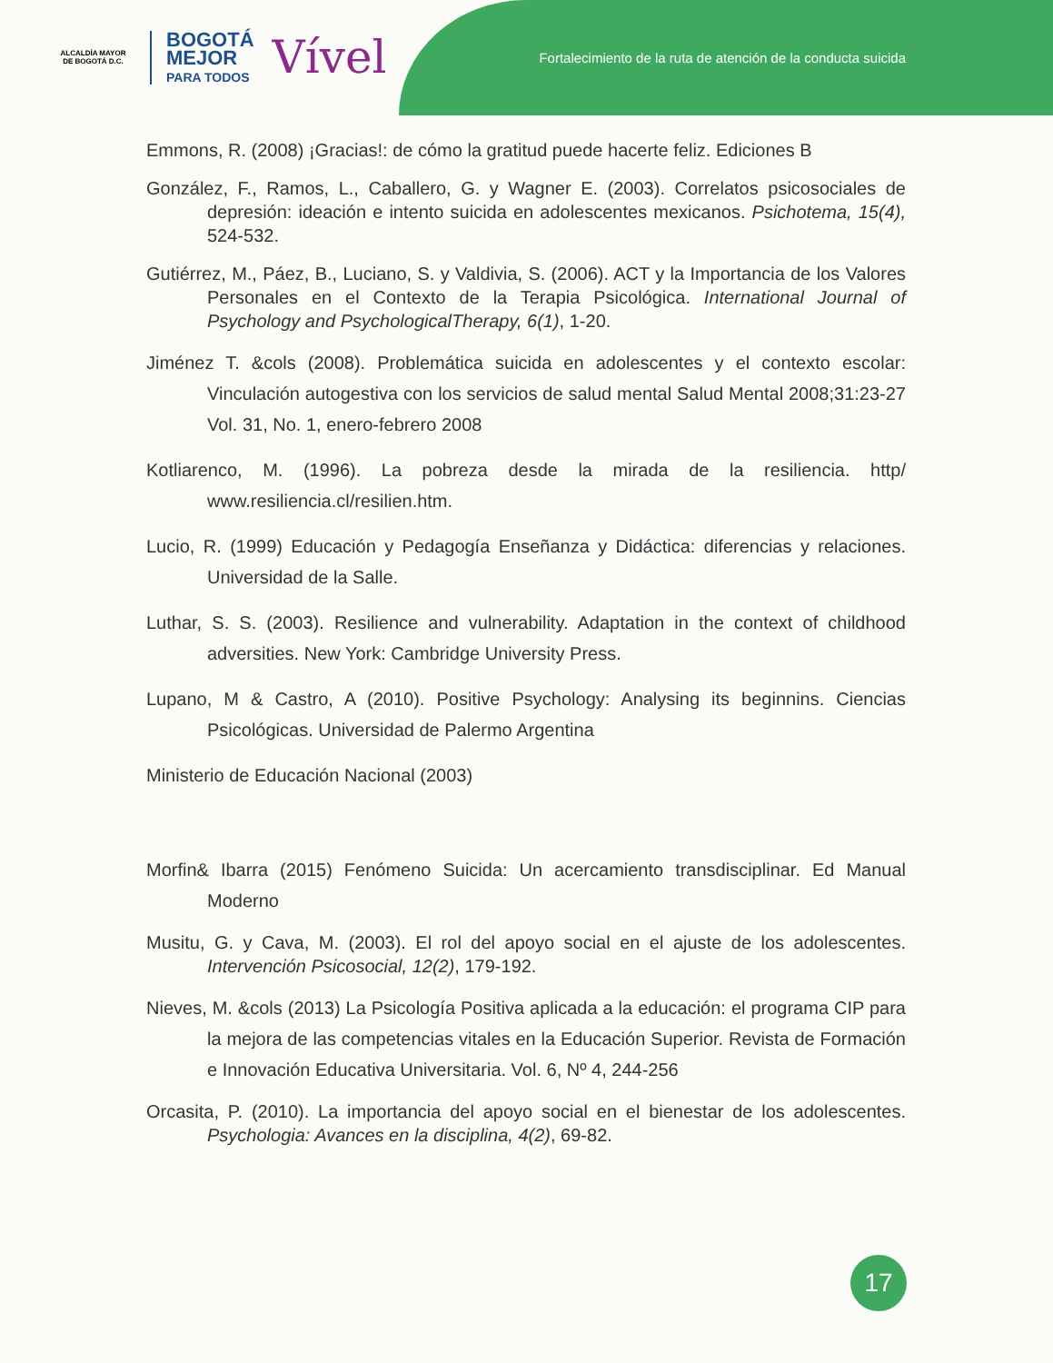ALCALDÍA MAYOR DE BOGOTÁ D.C.
BOGOTÁ
MEJOR
PARA TODOS
Vível
Fortalecimiento de la ruta de atención de la conducta suicida
Emmons, R. (2008) ¡Gracias!: de cómo la gratitud puede hacerte feliz. Ediciones B
González, F., Ramos, L., Caballero, G. y Wagner E. (2003). Correlatos psicosociales de depresión: ideación e intento suicida en adolescentes mexicanos. Psichotema, 15(4), 524-532.
Gutiérrez, M., Páez, B., Luciano, S. y Valdivia, S. (2006). ACT y la Importancia de los Valores Personales en el Contexto de la Terapia Psicológica. International Journal of Psychology and PsychologicalTherapy, 6(1), 1-20.
Jiménez T. &cols (2008). Problemática suicida en adolescentes y el contexto escolar: Vinculación autogestiva con los servicios de salud mental Salud Mental 2008;31:23-27 Vol. 31, No. 1, enero-febrero 2008
Kotliarenco, M. (1996). La pobreza desde la mirada de la resiliencia. http/ www.resiliencia.cl/resilien.htm.
Lucio, R. (1999) Educación y Pedagogía Enseñanza y Didáctica: diferencias y relaciones. Universidad de la Salle.
Luthar, S. S. (2003). Resilience and vulnerability. Adaptation in the context of childhood adversities. New York: Cambridge University Press.
Lupano, M & Castro, A (2010). Positive Psychology: Analysing its beginnins. Ciencias Psicológicas. Universidad de Palermo Argentina
Ministerio de Educación Nacional (2003)
Morfin& Ibarra (2015) Fenómeno Suicida: Un acercamiento transdisciplinar. Ed Manual Moderno
Musitu, G. y Cava, M. (2003). El rol del apoyo social en el ajuste de los adolescentes. Intervención Psicosocial, 12(2), 179-192.
Nieves, M. &cols (2013) La Psicología Positiva aplicada a la educación: el programa CIP para la mejora de las competencias vitales en la Educación Superior. Revista de Formación e Innovación Educativa Universitaria. Vol. 6, Nº 4, 244-256
Orcasita, P. (2010). La importancia del apoyo social en el bienestar de los adolescentes. Psychologia: Avances en la disciplina, 4(2), 69-82.
17